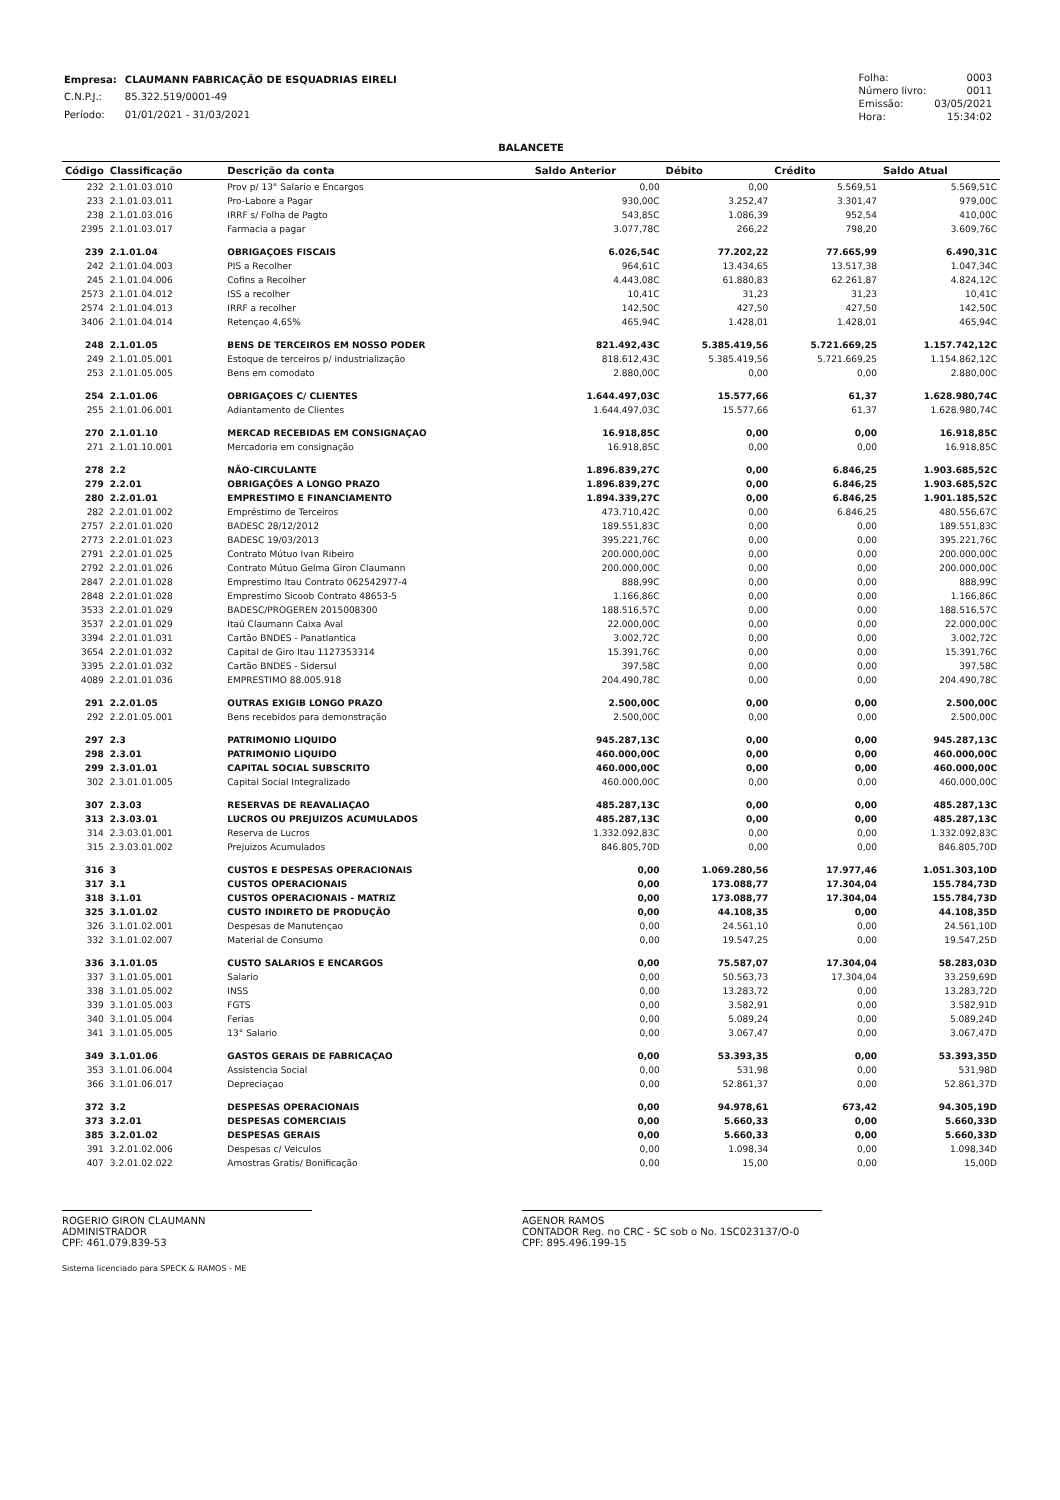| Empresa: | CLAUMANN FABRICAÇÃO DE ESQUADRIAS EIRELI |
| C.N.P.J.: | 85.322.519/0001-49 |
| Período: | 01/01/2021 - 31/03/2021 |
| Folha: | 0003 |
| Número livro: | 0011 |
| Emissão: | 03/05/2021 |
| Hora: | 15:34:02 |
BALANCETE
| Código | Classificação | Descrição da conta | Saldo Anterior | Débito | Crédito | Saldo Atual |
| --- | --- | --- | --- | --- | --- | --- |
| 232 | 2.1.01.03.010 | Prov p/ 13° Salario e Encargos | 0,00 | 0,00 | 5.569,51 | 5.569,51C |
| 233 | 2.1.01.03.011 | Pro-Labore a Pagar | 930,00C | 3.252,47 | 3.301,47 | 979,00C |
| 238 | 2.1.01.03.016 | IRRF s/ Folha de Pagto | 543,85C | 1.086,39 | 952,54 | 410,00C |
| 2395 | 2.1.01.03.017 | Farmacia a pagar | 3.077,78C | 266,22 | 798,20 | 3.609,76C |
| 239 | 2.1.01.04 | OBRIGAÇOES FISCAIS | 6.026,54C | 77.202,22 | 77.665,99 | 6.490,31C |
| 242 | 2.1.01.04.003 | PIS a Recolher | 964,61C | 13.434,65 | 13.517,38 | 1.047,34C |
| 245 | 2.1.01.04.006 | Cofins a Recolher | 4.443,08C | 61.880,83 | 62.261,87 | 4.824,12C |
| 2573 | 2.1.01.04.012 | ISS a recolher | 10,41C | 31,23 | 31,23 | 10,41C |
| 2574 | 2.1.01.04.013 | IRRF a recolher | 142,50C | 427,50 | 427,50 | 142,50C |
| 3406 | 2.1.01.04.014 | Retençao 4,65% | 465,94C | 1.428,01 | 1.428,01 | 465,94C |
| 248 | 2.1.01.05 | BENS DE TERCEIROS EM NOSSO PODER | 821.492,43C | 5.385.419,56 | 5.721.669,25 | 1.157.742,12C |
| 249 | 2.1.01.05.001 | Estoque de terceiros p/ industrialização | 818.612,43C | 5.385.419,56 | 5.721.669,25 | 1.154.862,12C |
| 253 | 2.1.01.05.005 | Bens em comodato | 2.880,00C | 0,00 | 0,00 | 2.880,00C |
| 254 | 2.1.01.06 | OBRIGAÇOES C/ CLIENTES | 1.644.497,03C | 15.577,66 | 61,37 | 1.628.980,74C |
| 255 | 2.1.01.06.001 | Adiantamento de Clientes | 1.644.497,03C | 15.577,66 | 61,37 | 1.628.980,74C |
| 270 | 2.1.01.10 | MERCAD RECEBIDAS EM CONSIGNAÇAO | 16.918,85C | 0,00 | 0,00 | 16.918,85C |
| 271 | 2.1.01.10.001 | Mercadoria em consignação | 16.918,85C | 0,00 | 0,00 | 16.918,85C |
| 278 | 2.2 | NÃO-CIRCULANTE | 1.896.839,27C | 0,00 | 6.846,25 | 1.903.685,52C |
| 279 | 2.2.01 | OBRIGAÇÕES A LONGO PRAZO | 1.896.839,27C | 0,00 | 6.846,25 | 1.903.685,52C |
| 280 | 2.2.01.01 | EMPRESTIMO E FINANCIAMENTO | 1.894.339,27C | 0,00 | 6.846,25 | 1.901.185,52C |
| 282 | 2.2.01.01.002 | Empréstimo de Terceiros | 473.710,42C | 0,00 | 6.846,25 | 480.556,67C |
| 2757 | 2.2.01.01.020 | BADESC 28/12/2012 | 189.551,83C | 0,00 | 0,00 | 189.551,83C |
| 2773 | 2.2.01.01.023 | BADESC 19/03/2013 | 395.221,76C | 0,00 | 0,00 | 395.221,76C |
| 2791 | 2.2.01.01.025 | Contrato Mútuo Ivan Ribeiro | 200.000,00C | 0,00 | 0,00 | 200.000,00C |
| 2792 | 2.2.01.01.026 | Contrato Mútuo Gelma Giron Claumann | 200.000,00C | 0,00 | 0,00 | 200.000,00C |
| 2847 | 2.2.01.01.028 | Emprestimo Itau Contrato 062542977-4 | 888,99C | 0,00 | 0,00 | 888,99C |
| 2848 | 2.2.01.01.028 | Emprestimo Sicoob Contrato 48653-5 | 1.166,86C | 0,00 | 0,00 | 1.166,86C |
| 3533 | 2.2.01.01.029 | BADESC/PROGEREN 2015008300 | 188.516,57C | 0,00 | 0,00 | 188.516,57C |
| 3537 | 2.2.01.01.029 | Itaú Claumann Caixa Aval | 22.000,00C | 0,00 | 0,00 | 22.000,00C |
| 3394 | 2.2.01.01.031 | Cartão BNDES - Panatlantica | 3.002,72C | 0,00 | 0,00 | 3.002,72C |
| 3654 | 2.2.01.01.032 | Capital de Giro Itau 1127353314 | 15.391,76C | 0,00 | 0,00 | 15.391,76C |
| 3395 | 2.2.01.01.032 | Cartão BNDES - Sidersul | 397,58C | 0,00 | 0,00 | 397,58C |
| 4089 | 2.2.01.01.036 | EMPRESTIMO 88.005.918 | 204.490,78C | 0,00 | 0,00 | 204.490,78C |
| 291 | 2.2.01.05 | OUTRAS EXIGIB LONGO PRAZO | 2.500,00C | 0,00 | 0,00 | 2.500,00C |
| 292 | 2.2.01.05.001 | Bens recebidos para demonstração | 2.500,00C | 0,00 | 0,00 | 2.500,00C |
| 297 | 2.3 | PATRIMONIO LIQUIDO | 945.287,13C | 0,00 | 0,00 | 945.287,13C |
| 298 | 2.3.01 | PATRIMONIO LIQUIDO | 460.000,00C | 0,00 | 0,00 | 460.000,00C |
| 299 | 2.3.01.01 | CAPITAL SOCIAL SUBSCRITO | 460.000,00C | 0,00 | 0,00 | 460.000,00C |
| 302 | 2.3.01.01.005 | Capital Social Integralizado | 460.000,00C | 0,00 | 0,00 | 460.000,00C |
| 307 | 2.3.03 | RESERVAS DE REAVALIAÇAO | 485.287,13C | 0,00 | 0,00 | 485.287,13C |
| 313 | 2.3.03.01 | LUCROS OU PREJUIZOS ACUMULADOS | 485.287,13C | 0,00 | 0,00 | 485.287,13C |
| 314 | 2.3.03.01.001 | Reserva de Lucros | 1.332.092,83C | 0,00 | 0,00 | 1.332.092,83C |
| 315 | 2.3.03.01.002 | Prejuizos Acumulados | 846.805,70D | 0,00 | 0,00 | 846.805,70D |
| 316 | 3 | CUSTOS E DESPESAS OPERACIONAIS | 0,00 | 1.069.280,56 | 17.977,46 | 1.051.303,10D |
| 317 | 3.1 | CUSTOS OPERACIONAIS | 0,00 | 173.088,77 | 17.304,04 | 155.784,73D |
| 318 | 3.1.01 | CUSTOS OPERACIONAIS - MATRIZ | 0,00 | 173.088,77 | 17.304,04 | 155.784,73D |
| 325 | 3.1.01.02 | CUSTO INDIRETO DE PRODUÇÃO | 0,00 | 44.108,35 | 0,00 | 44.108,35D |
| 326 | 3.1.01.02.001 | Despesas de Manutençao | 0,00 | 24.561,10 | 0,00 | 24.561,10D |
| 332 | 3.1.01.02.007 | Material de Consumo | 0,00 | 19.547,25 | 0,00 | 19.547,25D |
| 336 | 3.1.01.05 | CUSTO SALARIOS E ENCARGOS | 0,00 | 75.587,07 | 17.304,04 | 58.283,03D |
| 337 | 3.1.01.05.001 | Salario | 0,00 | 50.563,73 | 17.304,04 | 33.259,69D |
| 338 | 3.1.01.05.002 | INSS | 0,00 | 13.283,72 | 0,00 | 13.283,72D |
| 339 | 3.1.01.05.003 | FGTS | 0,00 | 3.582,91 | 0,00 | 3.582,91D |
| 340 | 3.1.01.05.004 | Ferias | 0,00 | 5.089,24 | 0,00 | 5.089,24D |
| 341 | 3.1.01.05.005 | 13° Salario | 0,00 | 3.067,47 | 0,00 | 3.067,47D |
| 349 | 3.1.01.06 | GASTOS GERAIS DE FABRICAÇAO | 0,00 | 53.393,35 | 0,00 | 53.393,35D |
| 353 | 3.1.01.06.004 | Assistencia Social | 0,00 | 531,98 | 0,00 | 531,98D |
| 366 | 3.1.01.06.017 | Depreciaçao | 0,00 | 52.861,37 | 0,00 | 52.861,37D |
| 372 | 3.2 | DESPESAS OPERACIONAIS | 0,00 | 94.978,61 | 673,42 | 94.305,19D |
| 373 | 3.2.01 | DESPESAS COMERCIAIS | 0,00 | 5.660,33 | 0,00 | 5.660,33D |
| 385 | 3.2.01.02 | DESPESAS GERAIS | 0,00 | 5.660,33 | 0,00 | 5.660,33D |
| 391 | 3.2.01.02.006 | Despesas c/ Veiculos | 0,00 | 1.098,34 | 0,00 | 1.098,34D |
| 407 | 3.2.01.02.022 | Amostras Gratis/ Bonificação | 0,00 | 15,00 | 0,00 | 15,00D |
ROGERIO GIRON CLAUMANN
ADMINISTRADOR
CPF: 461.079.839-53
AGENOR RAMOS
CONTADOR Reg. no CRC - SC sob o No. 1SC023137/O-0
CPF: 895.496.199-15
Sistema licenciado para SPECK & RAMOS - ME